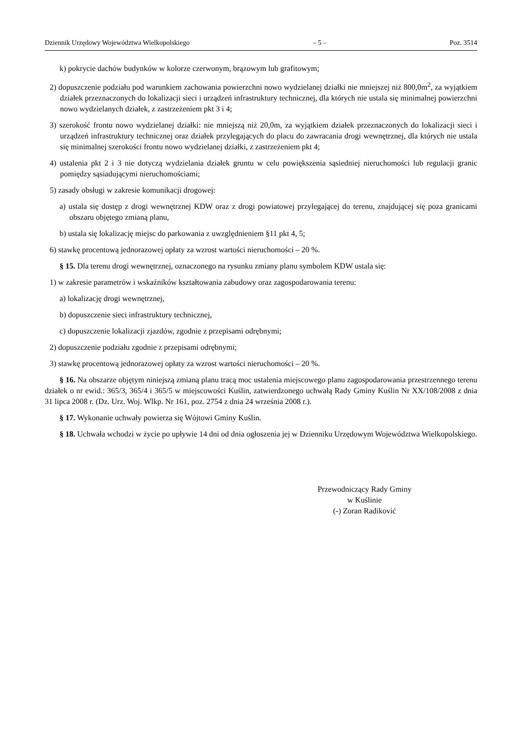Dziennik Urzędowy Województwa Wielkopolskiego – 5 – Poz. 3514
k) pokrycie dachów budynków w kolorze czerwonym, brązowym lub grafitowym;
2) dopuszczenie podziału pod warunkiem zachowania powierzchni nowo wydzielanej działki nie mniejszej niż 800,0m<sup>2</sup>, za wyjątkiem działek przeznaczonych do lokalizacji sieci i urządzeń infrastruktury technicznej, dla których nie ustala się minimalnej powierzchni nowo wydzielanych działek, z zastrzeżeniem pkt 3 i 4;
3) szerokość frontu nowo wydzielanej działki: nie mniejszą niż 20,0m, za wyjątkiem działek przeznaczonych do lokalizacji sieci i urządzeń infrastruktury technicznej oraz działek przylegających do placu do zawracania drogi wewnętrznej, dla których nie ustala się minimalnej szerokości frontu nowo wydzielanej działki, z zastrzeżeniem pkt 4;
4) ustalenia pkt 2 i 3 nie dotyczą wydzielania działek gruntu w celu powiększenia sąsiedniej nieruchomości lub regulacji granic pomiędzy sąsiadującymi nieruchomościami;
5) zasady obsługi w zakresie komunikacji drogowej:
a) ustala się dostęp z drogi wewnętrznej KDW oraz z drogi powiatowej przylegającej do terenu, znajdującej się poza granicami obszaru objętego zmianą planu,
b) ustala się lokalizację miejsc do parkowania z uwzględnieniem §11 pkt 4, 5;
6) stawkę procentową jednorazowej opłaty za wzrost wartości nieruchomości – 20 %.
§ 15. Dla terenu drogi wewnętrznej, oznaczonego na rysunku zmiany planu symbolem KDW ustala się:
1) w zakresie parametrów i wskaźników kształtowania zabudowy oraz zagospodarowania terenu:
a) lokalizację drogi wewnętrznej,
b) dopuszczenie sieci infrastruktury technicznej,
c) dopuszczenie lokalizacji zjazdów, zgodnie z przepisami odrębnymi;
2) dopuszczenie podziału zgodnie z przepisami odrębnymi;
3) stawkę procentową jednorazowej opłaty za wzrost wartości nieruchomości – 20 %.
§ 16. Na obszarze objętym niniejszą zmianą planu tracą moc ustalenia miejscowego planu zagospodarowania przestrzennego terenu działek o nr ewid.: 365/3, 365/4 i 365/5 w miejscowości Kuślin, zatwierdzonego uchwałą Rady Gminy Kuślin Nr XX/108/2008 z dnia 31 lipca 2008 r. (Dz. Urz. Woj. Wlkp. Nr 161, poz. 2754 z dnia 24 września 2008 r.).
§ 17. Wykonanie uchwały powierza się Wójtowi Gminy Kuślin.
§ 18. Uchwała wchodzi w życie po upływie 14 dni od dnia ogłoszenia jej w Dzienniku Urzędowym Województwa Wielkopolskiego.
Przewodniczący Rady Gminy
w Kuślinie
(-) Zoran Radiković